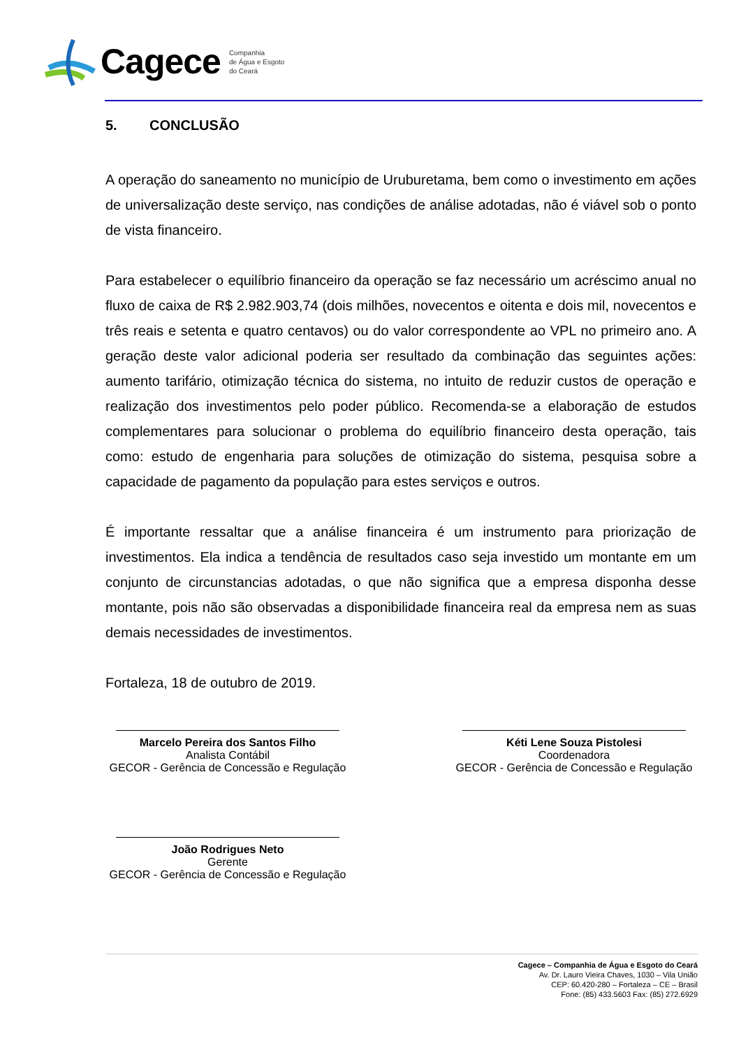Cagece
Companhia
de Água e Esgoto
do Ceará
5. CONCLUSÃO
A operação do saneamento no município de Uruburetama, bem como o investimento em ações de universalização deste serviço, nas condições de análise adotadas, não é viável sob o ponto de vista financeiro.
Para estabelecer o equilíbrio financeiro da operação se faz necessário um acréscimo anual no fluxo de caixa de R$ 2.982.903,74 (dois milhões, novecentos e oitenta e dois mil, novecentos e três reais e setenta e quatro centavos) ou do valor correspondente ao VPL no primeiro ano. A geração deste valor adicional poderia ser resultado da combinação das seguintes ações: aumento tarifário, otimização técnica do sistema, no intuito de reduzir custos de operação e realização dos investimentos pelo poder público. Recomenda-se a elaboração de estudos complementares para solucionar o problema do equilíbrio financeiro desta operação, tais como: estudo de engenharia para soluções de otimização do sistema, pesquisa sobre a capacidade de pagamento da população para estes serviços e outros.
É importante ressaltar que a análise financeira é um instrumento para priorização de investimentos. Ela indica a tendência de resultados caso seja investido um montante em um conjunto de circunstancias adotadas, o que não significa que a empresa disponha desse montante, pois não são observadas a disponibilidade financeira real da empresa nem as suas demais necessidades de investimentos.
Fortaleza, 18 de outubro de 2019.
Marcelo Pereira dos Santos Filho
Analista Contábil
GECOR - Gerência de Concessão e Regulação
Kéti Lene Souza Pistolesi
Coordenadora
GECOR - Gerência de Concessão e Regulação
João Rodrigues Neto
Gerente
GECOR - Gerência de Concessão e Regulação
Cagece – Companhia de Água e Esgoto do Ceará
Av. Dr. Lauro Vieira Chaves, 1030 – Vila União
CEP: 60.420-280 – Fortaleza – CE – Brasil
Fone: (85) 433.5603 Fax: (85) 272.6929